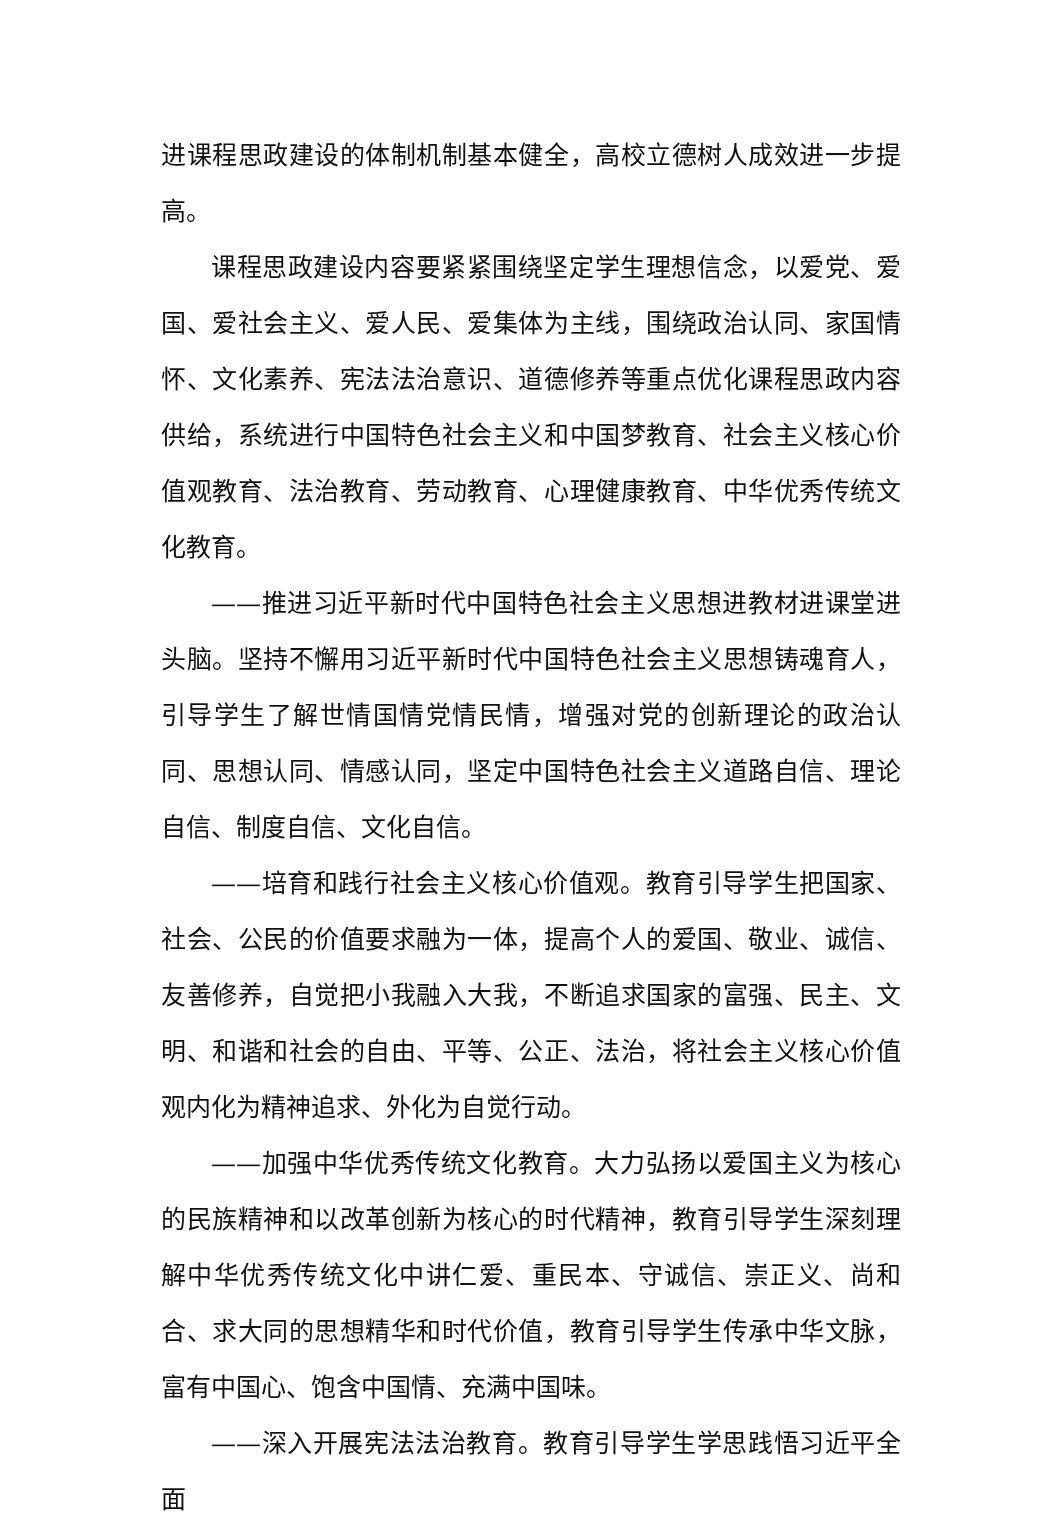进课程思政建设的体制机制基本健全，高校立德树人成效进一步提高。
课程思政建设内容要紧紧围绕坚定学生理想信念，以爱党、爱国、爱社会主义、爱人民、爱集体为主线，围绕政治认同、家国情怀、文化素养、宪法法治意识、道德修养等重点优化课程思政内容供给，系统进行中国特色社会主义和中国梦教育、社会主义核心价值观教育、法治教育、劳动教育、心理健康教育、中华优秀传统文化教育。
——推进习近平新时代中国特色社会主义思想进教材进课堂进头脑。坚持不懈用习近平新时代中国特色社会主义思想铸魂育人，引导学生了解世情国情党情民情，增强对党的创新理论的政治认同、思想认同、情感认同，坚定中国特色社会主义道路自信、理论自信、制度自信、文化自信。
——培育和践行社会主义核心价值观。教育引导学生把国家、社会、公民的价值要求融为一体，提高个人的爱国、敬业、诚信、友善修养，自觉把小我融入大我，不断追求国家的富强、民主、文明、和谐和社会的自由、平等、公正、法治，将社会主义核心价值观内化为精神追求、外化为自觉行动。
——加强中华优秀传统文化教育。大力弘扬以爱国主义为核心的民族精神和以改革创新为核心的时代精神，教育引导学生深刻理解中华优秀传统文化中讲仁爱、重民本、守诚信、崇正义、尚和合、求大同的思想精华和时代价值，教育引导学生传承中华文脉，富有中国心、饱含中国情、充满中国味。
——深入开展宪法法治教育。教育引导学生学思践悟习近平全面